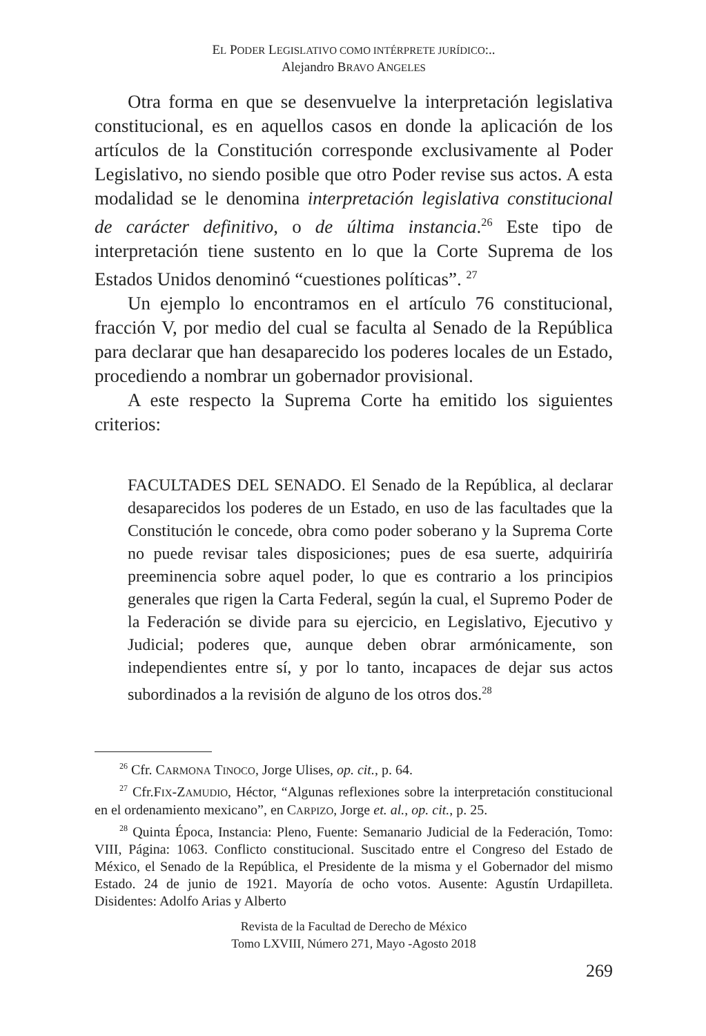EL PODER LEGISLATIVO COMO INTÉRPRETE JURÍDICO:..
Alejandro BRAVO ANGELES
Otra forma en que se desenvuelve la interpretación legislativa constitucional, es en aquellos casos en donde la aplicación de los artículos de la Constitución corresponde exclusivamente al Poder Legislativo, no siendo posible que otro Poder revise sus actos. A esta modalidad se le denomina interpretación legislativa constitucional de carácter definitivo, o de última instancia.<sup>26</sup> Este tipo de interpretación tiene sustento en lo que la Corte Suprema de los Estados Unidos denominó “cuestiones políticas”. <sup>27</sup>
Un ejemplo lo encontramos en el artículo 76 constitucional, fracción V, por medio del cual se faculta al Senado de la República para declarar que han desaparecido los poderes locales de un Estado, procediendo a nombrar un gobernador provisional.
A este respecto la Suprema Corte ha emitido los siguientes criterios:
FACULTADES DEL SENADO. El Senado de la República, al declarar desaparecidos los poderes de un Estado, en uso de las facultades que la Constitución le concede, obra como poder soberano y la Suprema Corte no puede revisar tales disposiciones; pues de esa suerte, adquiriría preeminencia sobre aquel poder, lo que es contrario a los principios generales que rigen la Carta Federal, según la cual, el Supremo Poder de la Federación se divide para su ejercicio, en Legislativo, Ejecutivo y Judicial; poderes que, aunque deben obrar armónicamente, son independientes entre sí, y por lo tanto, incapaces de dejar sus actos subordinados a la revisión de alguno de los otros dos.<sup>28</sup>
<sup>26</sup> Cfr. CARMONA TINOCO, Jorge Ulises, op. cit., p. 64.
<sup>27</sup> Cfr.FIX-ZAMUDIO, Héctor, “Algunas reflexiones sobre la interpretación constitucional en el ordenamiento mexicano”, en CARPIZO, Jorge et. al., op. cit., p. 25.
<sup>28</sup> Quinta Época, Instancia: Pleno, Fuente: Semanario Judicial de la Federación, Tomo: VIII, Página: 1063. Conflicto constitucional. Suscitado entre el Congreso del Estado de México, el Senado de la República, el Presidente de la misma y el Gobernador del mismo Estado. 24 de junio de 1921. Mayoría de ocho votos. Ausente: Agustín Urdapilleta. Disidentes: Adolfo Arias y Alberto
Revista de la Facultad de Derecho de México
Tomo LXVIII, Número 271, Mayo -Agosto 2018
269